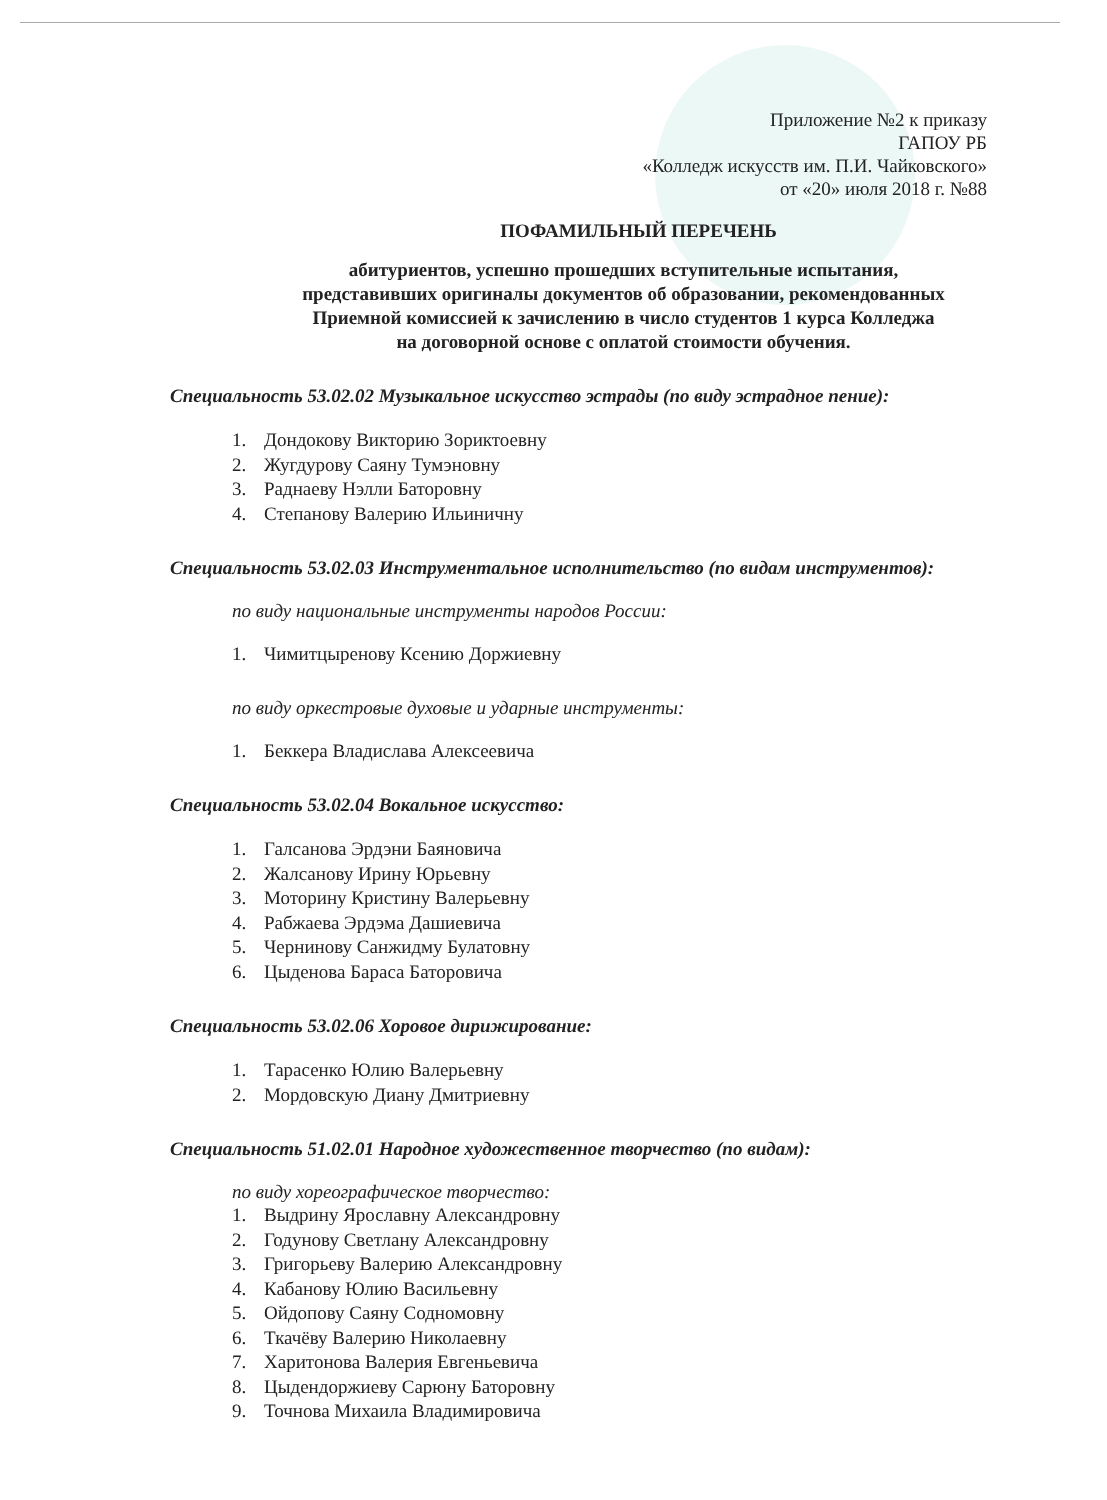Приложение №2 к приказу
ГАПОУ РБ
«Колледж искусств им. П.И. Чайковского»
от «20» июля 2018 г. №88
ПОФАМИЛЬНЫЙ ПЕРЕЧЕНЬ
абитуриентов, успешно прошедших вступительные испытания,
представивших оригиналы документов об образовании, рекомендованных
Приемной комиссией к зачислению в число студентов 1 курса Колледжа
на договорной основе с оплатой стоимости обучения.
Специальность 53.02.02 Музыкальное искусство эстрады (по виду эстрадное пение):
1. Дондокову Викторию Зориктоевну
2. Жугдурову Саяну Тумэновну
3. Раднаеву Нэлли Баторовну
4. Степанову Валерию Ильиничну
Специальность 53.02.03 Инструментальное исполнительство (по видам инструментов):
по виду национальные инструменты народов России:
1. Чимитцыренову Ксению Доржиевну
по виду оркестровые духовые и ударные инструменты:
1. Беккера Владислава Алексеевича
Специальность 53.02.04 Вокальное искусство:
1. Галсанова Эрдэни Баяновича
2. Жалсанову Ирину Юрьевну
3. Моторину Кристину Валерьевну
4. Рабжаева Эрдэма Дашиевича
5. Чернинову Санжидму Булатовну
6. Цыденова Бараса Баторовича
Специальность 53.02.06 Хоровое дирижирование:
1. Тарасенко Юлию Валерьевну
2. Мордовскую Диану Дмитриевну
Специальность 51.02.01 Народное художественное творчество (по видам):
по виду хореографическое творчество:
1. Выдрину Ярославну Александровну
2. Годунову Светлану Александровну
3. Григорьеву Валерию Александровну
4. Кабанову Юлию Васильевну
5. Ойдопову Саяну Содномовну
6. Ткачёву Валерию Николаевну
7. Харитонова Валерия Евгеньевича
8. Цыдендоржиеву Сарюну Баторовну
9. Точнова Михаила Владимировича